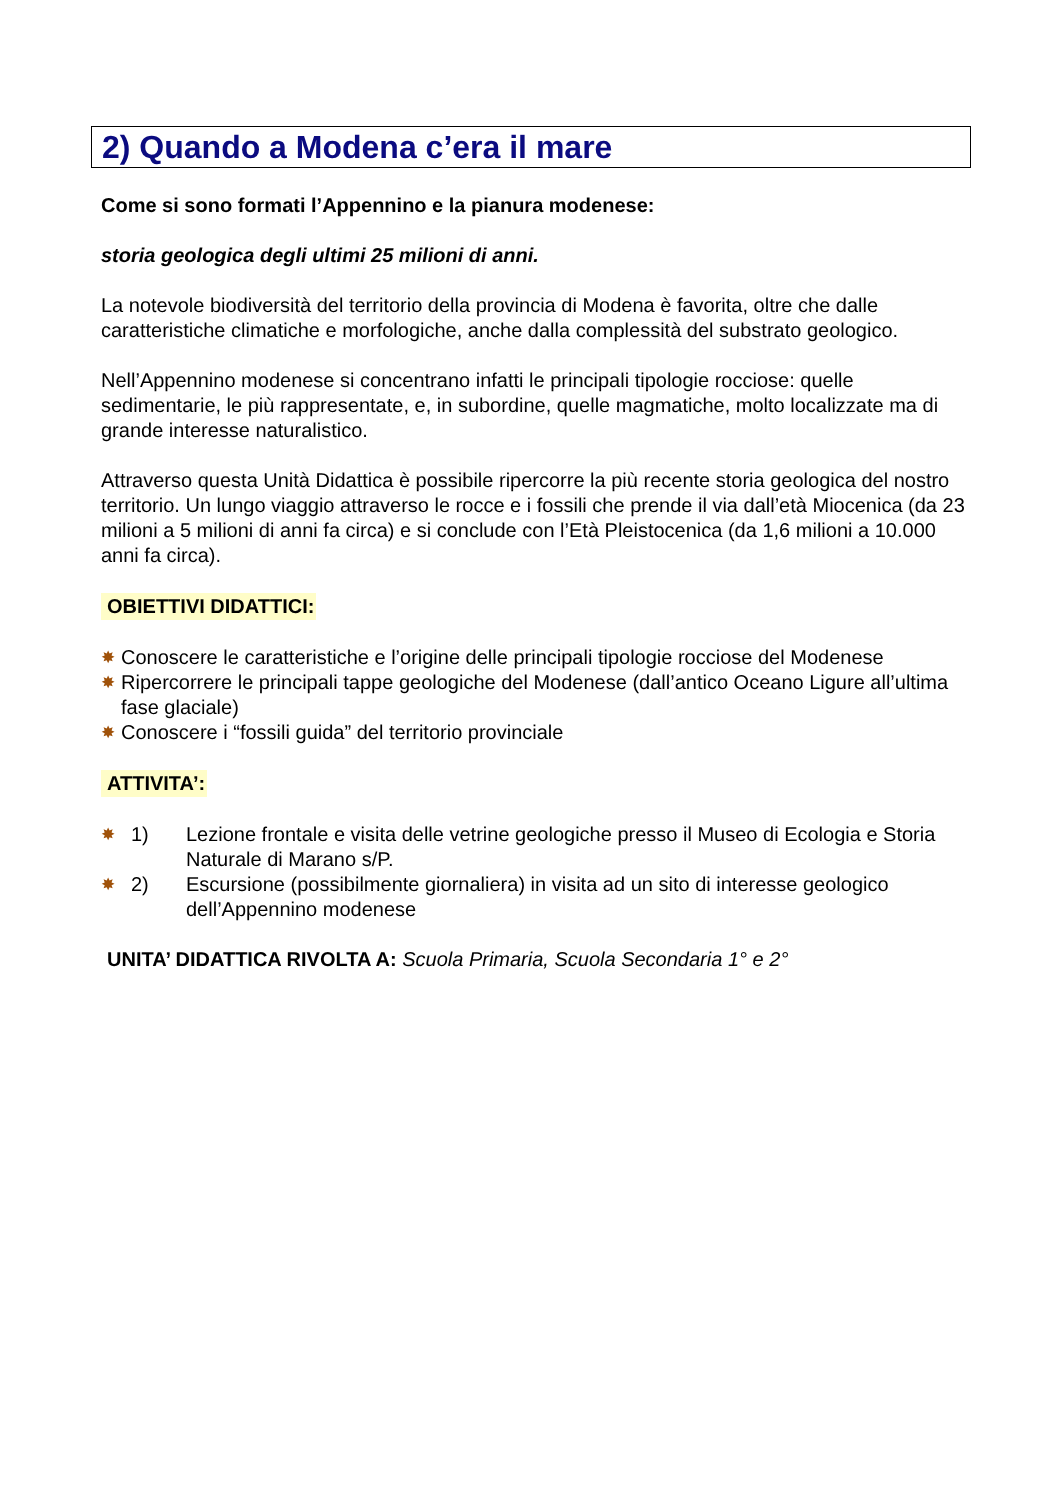2) Quando a Modena c’era il mare
Come si sono formati l’Appennino e la pianura modenese:
storia geologica degli ultimi 25 milioni di anni.
La notevole biodiversità del territorio della provincia di Modena è favorita, oltre che dalle caratteristiche climatiche e morfologiche, anche dalla complessità del substrato geologico.
Nell’Appennino modenese si concentrano infatti le principali tipologie rocciose: quelle sedimentarie, le più rappresentate, e, in subordine, quelle magmatiche, molto localizzate ma di grande interesse naturalistico.
Attraverso questa Unità Didattica è possibile ripercorre la più recente storia geologica del nostro territorio. Un lungo viaggio attraverso le rocce e i fossili che prende il via dall’età Miocenica (da 23 milioni a 5 milioni di anni fa circa) e si conclude con l’Età Pleistocenica (da 1,6 milioni a 10.000 anni fa circa).
OBIETTIVI DIDATTICI:
✸ Conoscere le caratteristiche e l’origine delle principali tipologie rocciose del Modenese
✸ Ripercorrere le principali tappe geologiche del Modenese (dall’antico Oceano Ligure all’ultima fase glaciale)
✸ Conoscere i “fossili guida” del territorio provinciale
ATTIVITA’:
✸ 1) Lezione frontale e visita delle vetrine geologiche presso il Museo di Ecologia e Storia Naturale di Marano s/P.
✸ 2) Escursione (possibilmente giornaliera) in visita ad un sito di interesse geologico dell’Appennino modenese
UNITA’ DIDATTICA RIVOLTA A: Scuola Primaria, Scuola Secondaria 1° e 2°